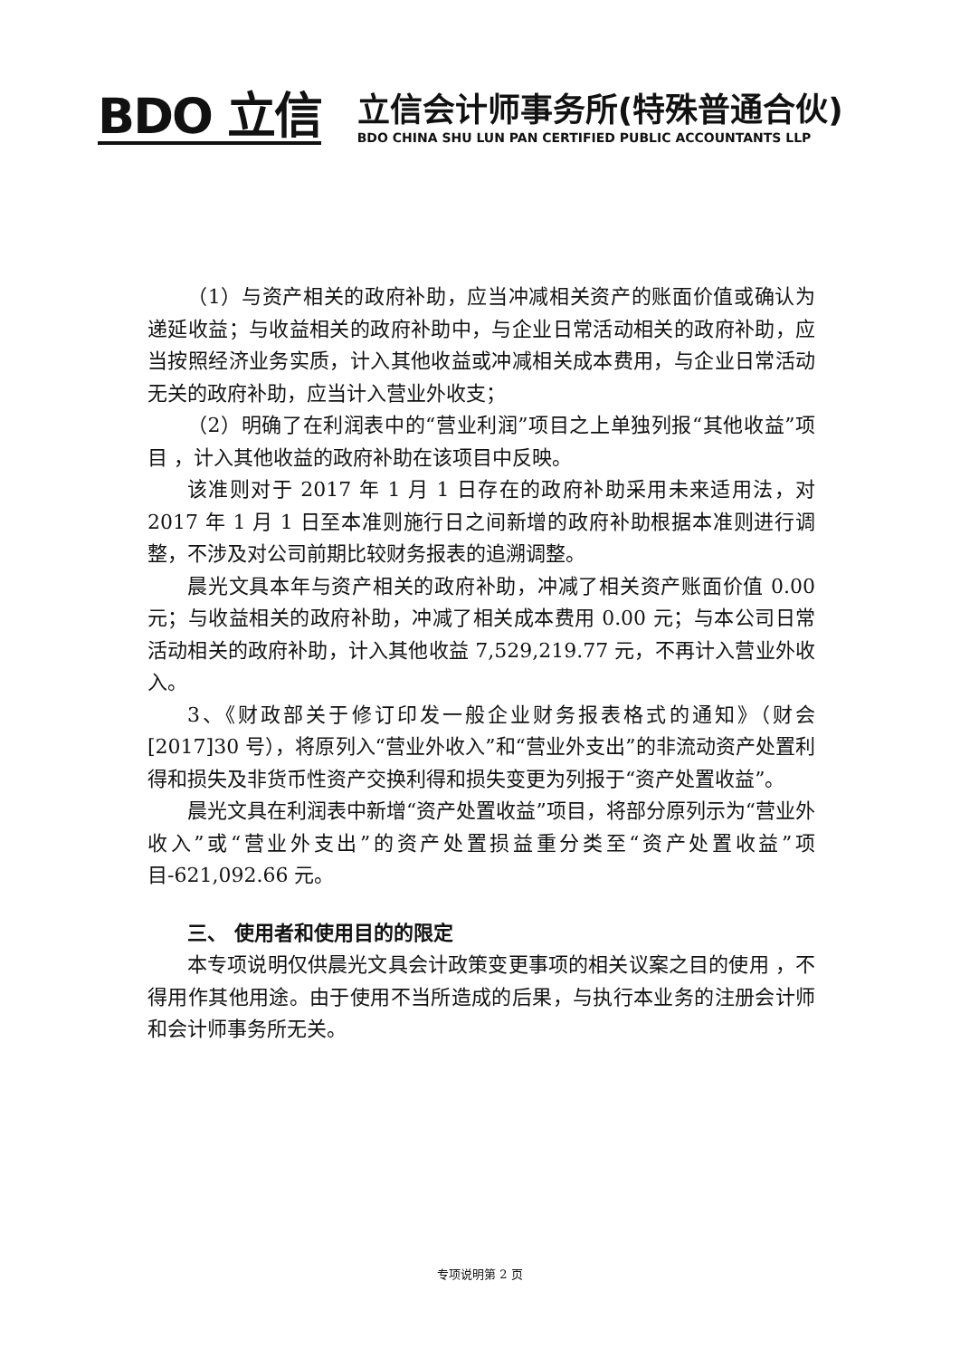BDO 立信
立信会计师事务所(特殊普通合伙)
BDO CHINA SHU LUN PAN CERTIFIED PUBLIC ACCOUNTANTS LLP
（1）与资产相关的政府补助，应当冲减相关资产的账面价值或确认为递延收益；与收益相关的政府补助中，与企业日常活动相关的政府补助，应当按照经济业务实质，计入其他收益或冲减相关成本费用，与企业日常活动无关的政府补助，应当计入营业外收支；
（2）明确了在利润表中的“营业利润”项目之上单独列报“其他收益”项目 ，计入其他收益的政府补助在该项目中反映。
该准则对于 2017 年 1 月 1 日存在的政府补助采用未来适用法，对 2017 年 1 月 1 日至本准则施行日之间新增的政府补助根据本准则进行调整，不涉及对公司前期比较财务报表的追溯调整。
晨光文具本年与资产相关的政府补助，冲减了相关资产账面价值 0.00 元；与收益相关的政府补助，冲减了相关成本费用 0.00 元；与本公司日常活动相关的政府补助，计入其他收益 7,529,219.77 元，不再计入营业外收入。
3、《财政部关于修订印发一般企业财务报表格式的通知》（财会[2017]30 号），将原列入“营业外收入”和“营业外支出”的非流动资产处置利得和损失及非货币性资产交换利得和损失变更为列报于“资产处置收益”。
晨光文具在利润表中新增“资产处置收益”项目，将部分原列示为“营业外收入”或“营业外支出”的资产处置损益重分类至“资产处置收益”项目-621,092.66 元。
三、 使用者和使用目的的限定
本专项说明仅供晨光文具会计政策变更事项的相关议案之目的使用 ，不得用作其他用途。由于使用不当所造成的后果，与执行本业务的注册会计师和会计师事务所无关。
专项说明第 2 页